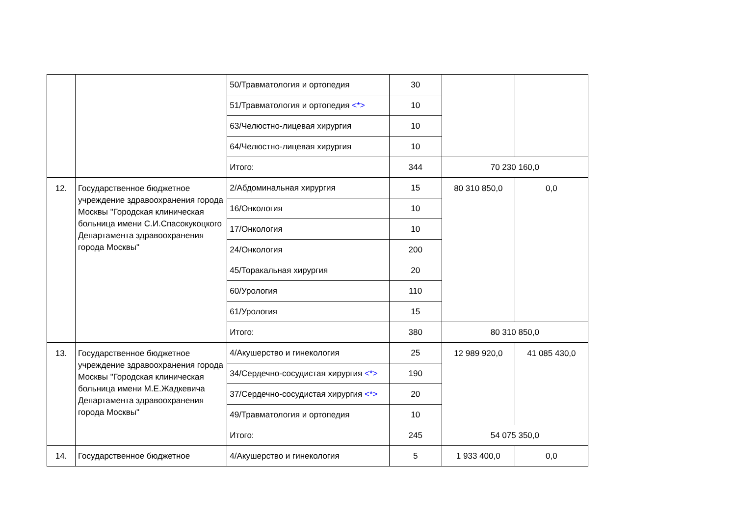| | | 50/Травматология и ортопедия | 30 | | |
| | | 51/Травматология и ортопедия <*> | 10 | | |
| | | 63/Челюстно-лицевая хирургия | 10 | | |
| | | 64/Челюстно-лицевая хирургия | 10 | | |
| | | Итого: | 344 | 70 230 160,0 | |
| 12. | Государственное бюджетное учреждение здравоохранения города Москвы "Городская клиническая больница имени С.И.Спасокукоцкого Департамента здравоохранения города Москвы" | 2/Абдоминальная хирургия | 15 | 80 310 850,0 | 0,0 |
| | | 16/Онкология | 10 | | |
| | | 17/Онкология | 10 | | |
| | | 24/Онкология | 200 | | |
| | | 45/Торакальная хирургия | 20 | | |
| | | 60/Урология | 110 | | |
| | | 61/Урология | 15 | | |
| | | Итого: | 380 | 80 310 850,0 | |
| 13. | Государственное бюджетное учреждение здравоохранения города Москвы "Городская клиническая больница имени М.Е.Жадкевича Департамента здравоохранения города Москвы" | 4/Акушерство и гинекология | 25 | 12 989 920,0 | 41 085 430,0 |
| | | 34/Сердечно-сосудистая хирургия <*> | 190 | | |
| | | 37/Сердечно-сосудистая хирургия <*> | 20 | | |
| | | 49/Травматология и ортопедия | 10 | | |
| | | Итого: | 245 | 54 075 350,0 | |
| 14. | Государственное бюджетное | 4/Акушерство и гинекология | 5 | 1 933 400,0 | 0,0 |